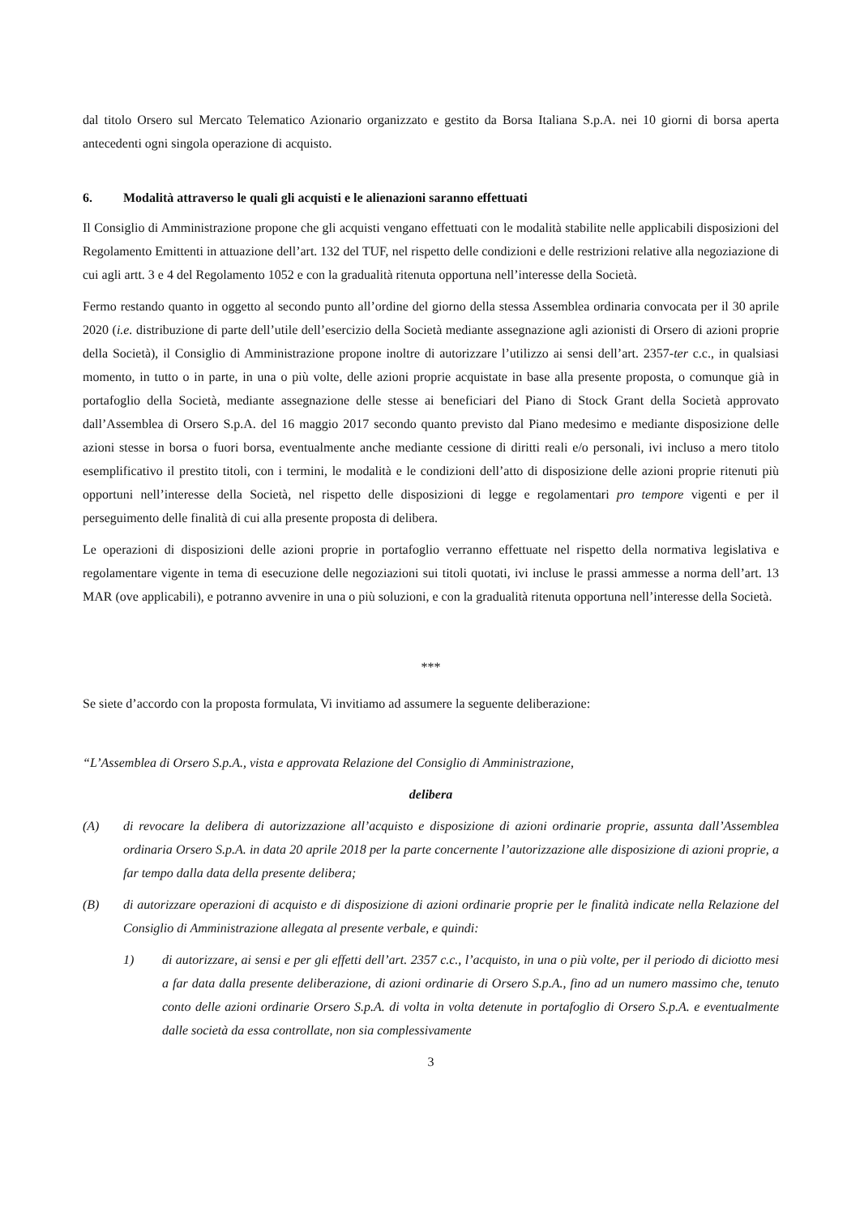dal titolo Orsero sul Mercato Telematico Azionario organizzato e gestito da Borsa Italiana S.p.A. nei 10 giorni di borsa aperta antecedenti ogni singola operazione di acquisto.
6. Modalità attraverso le quali gli acquisti e le alienazioni saranno effettuati
Il Consiglio di Amministrazione propone che gli acquisti vengano effettuati con le modalità stabilite nelle applicabili disposizioni del Regolamento Emittenti in attuazione dell’art. 132 del TUF, nel rispetto delle condizioni e delle restrizioni relative alla negoziazione di cui agli artt. 3 e 4 del Regolamento 1052 e con la gradualità ritenuta opportuna nell’interesse della Società.
Fermo restando quanto in oggetto al secondo punto all’ordine del giorno della stessa Assemblea ordinaria convocata per il 30 aprile 2020 (i.e. distribuzione di parte dell’utile dell’esercizio della Società mediante assegnazione agli azionisti di Orsero di azioni proprie della Società), il Consiglio di Amministrazione propone inoltre di autorizzare l’utilizzo ai sensi dell’art. 2357-ter c.c., in qualsiasi momento, in tutto o in parte, in una o più volte, delle azioni proprie acquistate in base alla presente proposta, o comunque già in portafoglio della Società, mediante assegnazione delle stesse ai beneficiari del Piano di Stock Grant della Società approvato dall’Assemblea di Orsero S.p.A. del 16 maggio 2017 secondo quanto previsto dal Piano medesimo e mediante disposizione delle azioni stesse in borsa o fuori borsa, eventualmente anche mediante cessione di diritti reali e/o personali, ivi incluso a mero titolo esemplificativo il prestito titoli, con i termini, le modalità e le condizioni dell’atto di disposizione delle azioni proprie ritenuti più opportuni nell’interesse della Società, nel rispetto delle disposizioni di legge e regolamentari pro tempore vigenti e per il perseguimento delle finalità di cui alla presente proposta di delibera.
Le operazioni di disposizioni delle azioni proprie in portafoglio verranno effettuate nel rispetto della normativa legislativa e regolamentare vigente in tema di esecuzione delle negoziazioni sui titoli quotati, ivi incluse le prassi ammesse a norma dell’art. 13 MAR (ove applicabili), e potranno avvenire in una o più soluzioni, e con la gradualità ritenuta opportuna nell’interesse della Società.
***
Se siete d’accordo con la proposta formulata, Vi invitiamo ad assumere la seguente deliberazione:
“L’Assemblea di Orsero S.p.A., vista e approvata Relazione del Consiglio di Amministrazione,
delibera
(A) di revocare la delibera di autorizzazione all’acquisto e disposizione di azioni ordinarie proprie, assunta dall’Assemblea ordinaria Orsero S.p.A. in data 20 aprile 2018 per la parte concernente l’autorizzazione alle disposizione di azioni proprie, a far tempo dalla data della presente delibera;
(B) di autorizzare operazioni di acquisto e di disposizione di azioni ordinarie proprie per le finalità indicate nella Relazione del Consiglio di Amministrazione allegata al presente verbale, e quindi:
1) di autorizzare, ai sensi e per gli effetti dell’art. 2357 c.c., l’acquisto, in una o più volte, per il periodo di diciotto mesi a far data dalla presente deliberazione, di azioni ordinarie di Orsero S.p.A., fino ad un numero massimo che, tenuto conto delle azioni ordinarie Orsero S.p.A. di volta in volta detenute in portafoglio di Orsero S.p.A. e eventualmente dalle società da essa controllate, non sia complessivamente
3